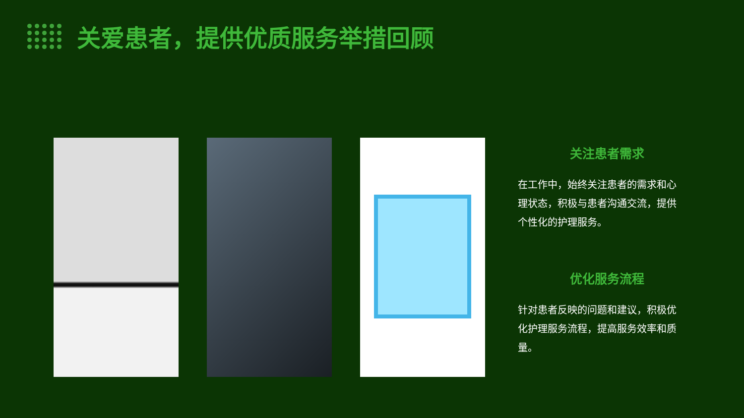关爱患者，提供优质服务举措回顾
关注患者需求
在工作中，始终关注患者的需求和心理状态，积极与患者沟通交流，提供个性化的护理服务。
优化服务流程
针对患者反映的问题和建议，积极优化护理服务流程，提高服务效率和质量。